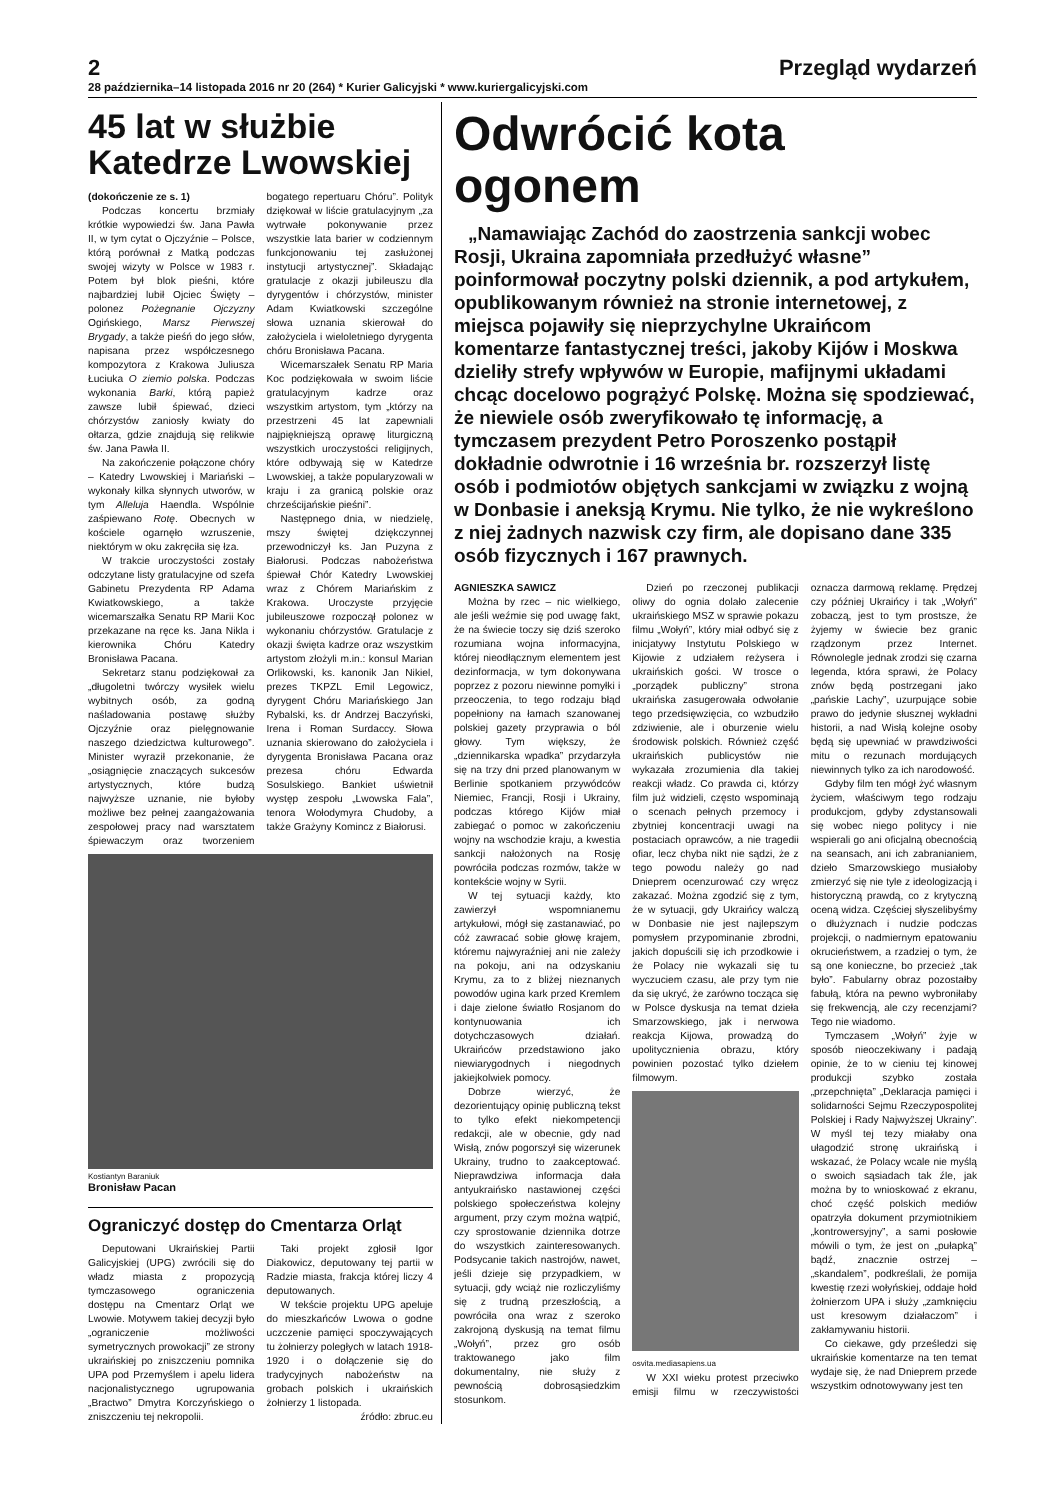2 Przegląd wydarzeń
28 października–14 listopada 2016 nr 20 (264) * Kurier Galicyjski * www.kuriergalicyjski.com
45 lat w służbie Katedrze Lwowskiej
(dokończenie ze s. 1)
Podczas koncertu brzmiały krótkie wypowiedzi św. Jana Pawła II, w tym cytat o Ojczyźnie – Polsce, którą porównał z Matką podczas swojej wizyty w Polsce w 1983 r. Potem był blok pieśni, które najbardziej lubił Ojciec Święty – polonez Pożegnanie Ojczyzny Ogińskiego, Marsz Pierwszej Brygady, a także pieśń do jego słów, napisana przez współczesnego kompozytora z Krakowa Juliusza Łuciuka O ziemio polska. Podczas wykonania Barki, którą papież zawsze lubił śpiewać, dzieci chórzystów zaniosły kwiaty do ołtarza, gdzie znajdują się relikwie św. Jana Pawła II.
Na zakończenie połączone chóry – Katedry Lwowskiej i Mariański – wykonały kilka słynnych utworów, w tym Alleluja Haendla. Wspólnie zaśpiewano Rotę. Obecnych w kościele ogarnęło wzruszenie, niektórym w oku zakręciła się łza.
W trakcie uroczystości zostały odczytane listy gratulacyjne od szefa Gabinetu Prezydenta RP Adama Kwiatkowskiego, a także wicemarszałka Senatu RP Marii Koc przekazane na ręce ks. Jana Nikla i kierownika Chóru Katedry Bronisława Pacana.
Sekretarz stanu podziękował za „długoletni twórczy wysiłek wielu wybitnych osób, za godną naśladowania postawę służby Ojczyźnie oraz pielęgnowanie naszego dziedzictwa kulturowego”. Minister wyraził przekonanie, że „osiągnięcie znaczących sukcesów artystycznych, które budzą najwyższe uznanie, nie byłoby możliwe bez pełnej zaangażowania zespołowej pracy nad warsztatem śpiewaczym oraz tworzeniem bogatego repertuaru Chóru”. Polityk dziękował w liście gratulacyjnym „za wytrwałe pokonywanie przez wszystkie lata barier w codziennym funkcjonowaniu tej zasłużonej instytucji artystycznej”. Składając gratulacje z okazji jubileuszu dla dyrygentów i chórzystów, minister Adam Kwiatkowski szczególne słowa uznania skierował do założyciela i wieloletniego dyrygenta chóru Bronisława Pacana.
Wicemarszałek Senatu RP Maria Koc podziękowała w swoim liście gratulacyjnym kadrze oraz wszystkim artystom, tym „którzy na przestrzeni 45 lat zapewniali najpiękniejszą oprawę liturgiczną wszystkich uroczystości religijnych, które odbywają się w Katedrze Lwowskiej, a także popularyzowali w kraju i za granicą polskie oraz chrześcijańskie pieśni”.
Następnego dnia, w niedzielę, mszy świętej dziękczynnej przewodniczył ks. Jan Puzyna z Białorusi. Podczas nabożeństwa śpiewał Chór Katedry Lwowskiej wraz z Chórem Mariańskim z Krakowa. Uroczyste przyjęcie jubileuszowe rozpoczął polonez w wykonaniu chórzystów. Gratulacje z okazji święta kadrze oraz wszystkim artystom złożyli m.in.: konsul Marian Orlikowski, ks. kanonik Jan Nikiel, prezes TKPZL Emil Legowicz, dyrygent Chóru Mariańskiego Jan Rybalski, ks. dr Andrzej Baczyński, Irena i Roman Surdaccy. Słowa uznania skierowano do założyciela i dyrygenta Bronisława Pacana oraz prezesa chóru Edwarda Sosulskiego. Bankiet uświetnił występ zespołu „Lwowska Fala”, tenora Wołodymyra Chudoby, a także Grażyny Komincz z Białorusi.
Kostiantyn Baraniuk
Bronisław Pacan
Ograniczyć dostęp do Cmentarza Orląt
Deputowani Ukraińskiej Partii Galicyjskiej (UPG) zwrócili się do władz miasta z propozycją tymczasowego ograniczenia dostępu na Cmentarz Orląt we Lwowie. Motywem takiej decyzji było „ograniczenie możliwości symetrycznych prowokacji” ze strony ukraińskiej po zniszczeniu pomnika UPA pod Przemyślem i apelu lidera nacjonalistycznego ugrupowania „Bractwo” Dmytra Korczyńskiego o zniszczeniu tej nekropolii.
Taki projekt zgłosił Igor Diakowicz, deputowany tej partii w Radzie miasta, frakcja której liczy 4 deputowanych.
W tekście projektu UPG apeluje do mieszkańców Lwowa o godne uczczenie pamięci spoczywających tu żołnierzy poległych w latach 1918-1920 i o dołączenie się do tradycyjnych nabożeństw na grobach polskich i ukraińskich żołnierzy 1 listopada.
źródło: zbruc.eu
Odwrócić kota ogonem
„Namawiając Zachód do zaostrzenia sankcji wobec Rosji, Ukraina zapomniała przedłużyć własne” poinformował poczytny polski dziennik, a pod artykułem, opublikowanym również na stronie internetowej, z miejsca pojawiły się nieprzychylne Ukraińcom komentarze fantastycznej treści, jakoby Kijów i Moskwa dzieliły strefy wpływów w Europie, mafijnymi układami chcąc docelowo pogrążyć Polskę. Można się spodziewać, że niewiele osób zweryfikowało tę informację, a tymczasem prezydent Petro Poroszenko postąpił dokładnie odwrotnie i 16 września br. rozszerzył listę osób i podmiotów objętych sankcjami w związku z wojną w Donbasie i aneksją Krymu. Nie tylko, że nie wykreślono z niej żadnych nazwisk czy firm, ale dopisano dane 335 osób fizycznych i 167 prawnych.
AGNIESZKA SAWICZ
Można by rzec – nic wielkiego, ale jeśli weźmie się pod uwagę fakt, że na świecie toczy się dziś szeroko rozumiana wojna informacyjna, której nieodłącznym elementem jest dezinformacja, w tym dokonywana poprzez z pozoru niewinne pomyłki i przeoczenia, to tego rodzaju błąd popełniony na łamach szanowanej polskiej gazety przyprawia o ból głowy. Tym większy, że „dziennikarska wpadka” przydarzyła się na trzy dni przed planowanym w Berlinie spotkaniem przywódców Niemiec, Francji, Rosji i Ukrainy, podczas którego Kijów miał zabiegać o pomoc w zakończeniu wojny na wschodzie kraju, a kwestia sankcji nałożonych na Rosję powróciła podczas rozmów, także w kontekście wojny w Syrii.
W tej sytuacji każdy, kto zawierzył wspomnianemu artykułowi, mógł się zastanawiać, po cóż zawracać sobie głowę krajem, któremu najwyraźniej ani nie zależy na pokoju, ani na odzyskaniu Krymu, za to z bliżej nieznanych powodów ugina kark przed Kremlem i daje zielone światło Rosjanom do kontynuowania ich dotychczasowych działań. Ukraińców przedstawiono jako niewiarygodnych i niegodnych jakiejkolwiek pomocy.
Dobrze wierzyć, że dezorientujący opinię publiczną tekst to tylko efekt niekompetencji redakcji, ale w obecnie, gdy nad Wisłą, znów pogorszył się wizerunek Ukrainy, trudno to zaakceptować. Nieprawdziwa informacja dała antyukraińsko nastawionej części polskiego społeczeństwa kolejny argument, przy czym można wątpić, czy sprostowanie dziennika dotrze do wszystkich zainteresowanych. Podsycanie takich nastrojów, nawet, jeśli dzieje się przypadkiem, w sytuacji, gdy wciąż nie rozliczyliśmy się z trudną przeszłością, a powróciła ona wraz z szeroko zakrojoną dyskusją na temat filmu „Wołyń”, przez gro osób traktowanego jako film dokumentalny, nie służy z pewnością dobrosąsiedzkim stosunkom.
Dzień po rzeczonej publikacji oliwy do ognia dolało zalecenie ukraińskiego MSZ w sprawie pokazu filmu „Wołyń”, który miał odbyć się z inicjatywy Instytutu Polskiego w Kijowie z udziałem reżysera i ukraińskich gości. W trosce o „porządek publiczny” strona ukraińska zasugerowała odwołanie tego przedsięwzięcia, co wzbudziło zdziwienie, ale i oburzenie wielu środowisk polskich. Również część ukraińskich publicystów nie wykazała zrozumienia dla takiej reakcji władz. Co prawda ci, którzy film już widzieli, często wspominają o scenach pełnych przemocy i zbytniej koncentracji uwagi na postaciach oprawców, a nie tragedii ofiar, lecz chyba nikt nie sądzi, że z tego powodu należy go nad Dnieprem ocenzurować czy wręcz zakazać. Można zgodzić się z tym, że w sytuacji, gdy Ukraińcy walczą w Donbasie nie jest najlepszym pomysłem przypominanie zbrodni, jakich dopuścili się ich przodkowie i że Polacy nie wykazali się tu wyczuciem czasu, ale przy tym nie da się ukryć, że zarówno tocząca się w Polsce dyskusja na temat dzieła Smarzowskiego, jak i nerwowa reakcja Kijowa, prowadzą do upolitycznienia obrazu, który powinien pozostać tylko dziełem filmowym.
osvita.mediasapiens.ua
W XXI wieku protest przeciwko emisji filmu w rzeczywistości oznacza darmową reklamę. Prędzej czy później Ukraińcy i tak „Wołyń” zobaczą, jest to tym prostsze, że żyjemy w świecie bez granic rządzonym przez Internet. Równolegle jednak zrodzi się czarna legenda, która sprawi, że Polacy znów będą postrzegani jako „pańskie Lachy”, uzurpujące sobie prawo do jedynie słusznej wykładni historii, a nad Wisłą kolejne osoby będą się upewniać w prawdziwości mitu o rezunach mordujących niewinnych tylko za ich narodowość.
Gdyby film ten mógł żyć własnym życiem, właściwym tego rodzaju produkcjom, gdyby zdystansowali się wobec niego politycy i nie wspierali go ani oficjalną obecnością na seansach, ani ich zabranianiem, dzieło Smarzowskiego musiałoby zmierzyć się nie tyle z ideologizacją i historyczną prawdą, co z krytyczną oceną widza. Częściej słyszelibyśmy o dłużyznach i nudzie podczas projekcji, o nadmiernym epatowaniu okrucieństwem, a rzadziej o tym, że są one konieczne, bo przecież „tak było”. Fabularny obraz pozostałby fabułą, która na pewno wybroniłaby się frekwencją, ale czy recenzjami? Tego nie wiadomo.
Tymczasem „Wołyń” żyje w sposób nieoczekiwany i padają opinie, że to w cieniu tej kinowej produkcji szybko została „przepchnięta” „Deklaracja pamięci i solidarności Sejmu Rzeczypospolitej Polskiej i Rady Najwyższej Ukrainy”. W myśl tej tezy miałaby ona ułagodzić stronę ukraińską i wskazać, że Polacy wcale nie myślą o swoich sąsiadach tak źle, jak można by to wnioskować z ekranu, choć część polskich mediów opatrzyła dokument przymiotnikiem „kontrowersyjny”, a sami posłowie mówili o tym, że jest on „pułapką” bądź, znacznie ostrzej – „skandalem”, podkreślali, że pomija kwestię rzezi wołyńskiej, oddaje hołd żołnierzom UPA i służy „zamknięciu ust kresowym działaczom” i zakłamywaniu historii.
Co ciekawe, gdy prześledzi się ukraińskie komentarze na ten temat wydaje się, że nad Dnieprem przede wszystkim odnotowywany jest ten